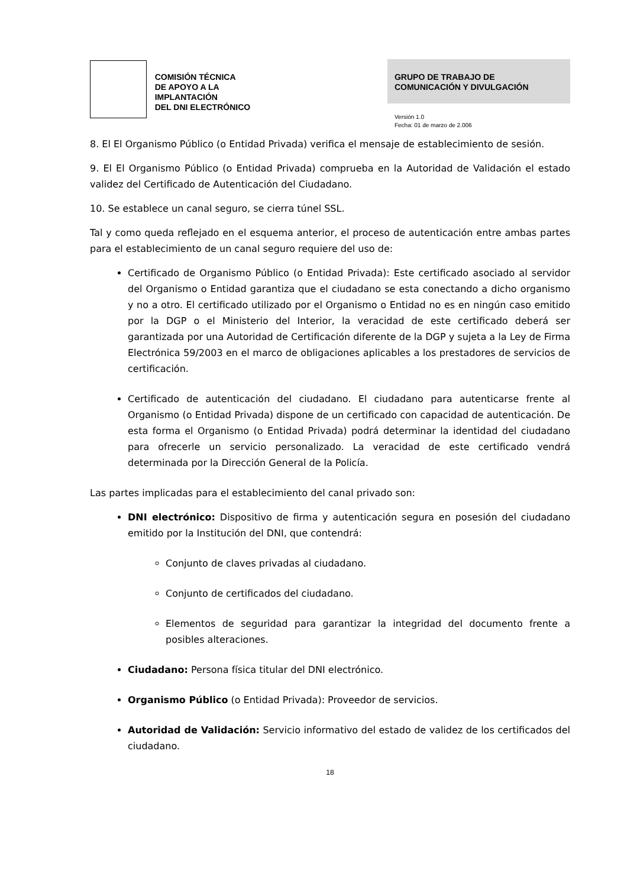COMISIÓN TÉCNICA
DE APOYO A LA
IMPLANTACIÓN
DEL DNI ELECTRÓNICO
GRUPO DE TRABAJO DE
COMUNICACIÓN Y DIVULGACIÓN
Versión 1.0
Fecha: 01 de marzo de 2.006
8. El El Organismo Público (o Entidad Privada) verifica el mensaje de establecimiento de sesión.
9. El El Organismo Público (o Entidad Privada) comprueba en la Autoridad de Validación el estado validez del Certificado de Autenticación del Ciudadano.
10. Se establece un canal seguro, se cierra túnel SSL.
Tal y como queda reflejado en el esquema anterior, el proceso de autenticación entre ambas partes para el establecimiento de un canal seguro requiere del uso de:
Certificado de Organismo Público (o Entidad Privada): Este certificado asociado al servidor del Organismo o Entidad garantiza que el ciudadano se esta conectando a dicho organismo y no a otro. El certificado utilizado por el Organismo o Entidad no es en ningún caso emitido por la DGP o el Ministerio del Interior, la veracidad de este certificado deberá ser garantizada por una Autoridad de Certificación diferente de la DGP y sujeta a la Ley de Firma Electrónica 59/2003 en el marco de obligaciones aplicables a los prestadores de servicios de certificación.
Certificado de autenticación del ciudadano. El ciudadano para autenticarse frente al Organismo (o Entidad Privada) dispone de un certificado con capacidad de autenticación. De esta forma el Organismo (o Entidad Privada) podrá determinar la identidad del ciudadano para ofrecerle un servicio personalizado. La veracidad de este certificado vendrá determinada por la Dirección General de la Policía.
Las partes implicadas para el establecimiento del canal privado son:
DNI electrónico: Dispositivo de firma y autenticación segura en posesión del ciudadano emitido por la Institución del DNI, que contendrá:
Conjunto de claves privadas al ciudadano.
Conjunto de certificados del ciudadano.
Elementos de seguridad para garantizar la integridad del documento frente a posibles alteraciones.
Ciudadano: Persona física titular del DNI electrónico.
Organismo Público (o Entidad Privada): Proveedor de servicios.
Autoridad de Validación: Servicio informativo del estado de validez de los certificados del ciudadano.
18